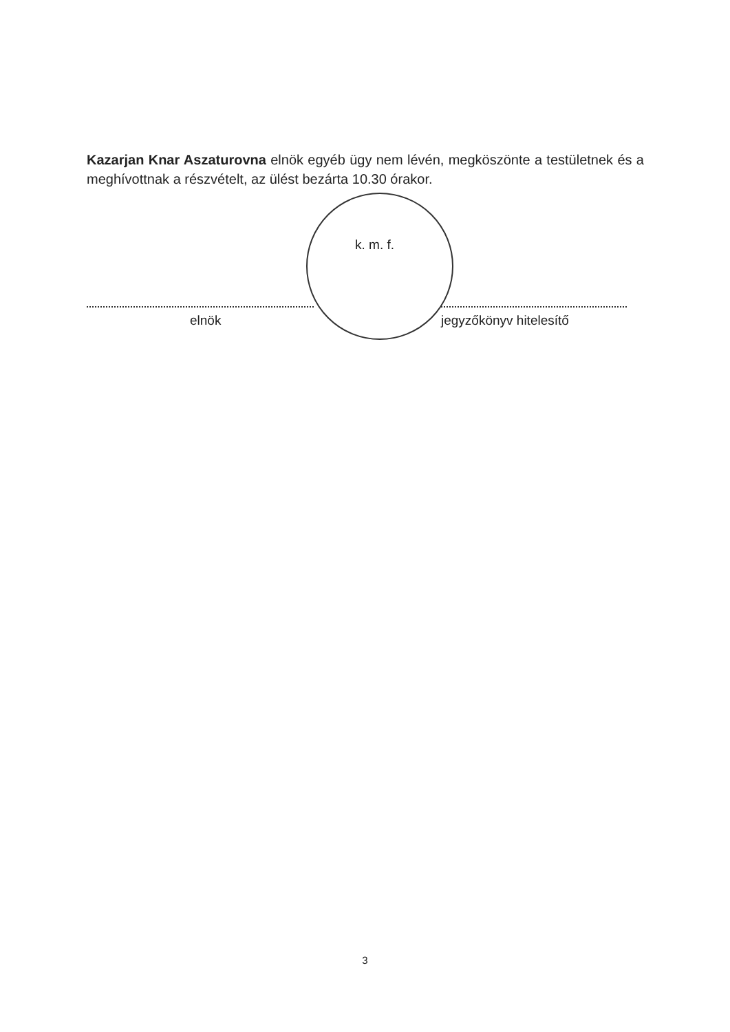Kazarjan Knar Aszaturovna elnök egyéb ügy nem lévén, megköszönte a testületnek és a meghívottnak a részvételt, az ülést bezárta 10.30 órakor.
k. m. f.
elnök jegyzőkönyv hitelesítő
3